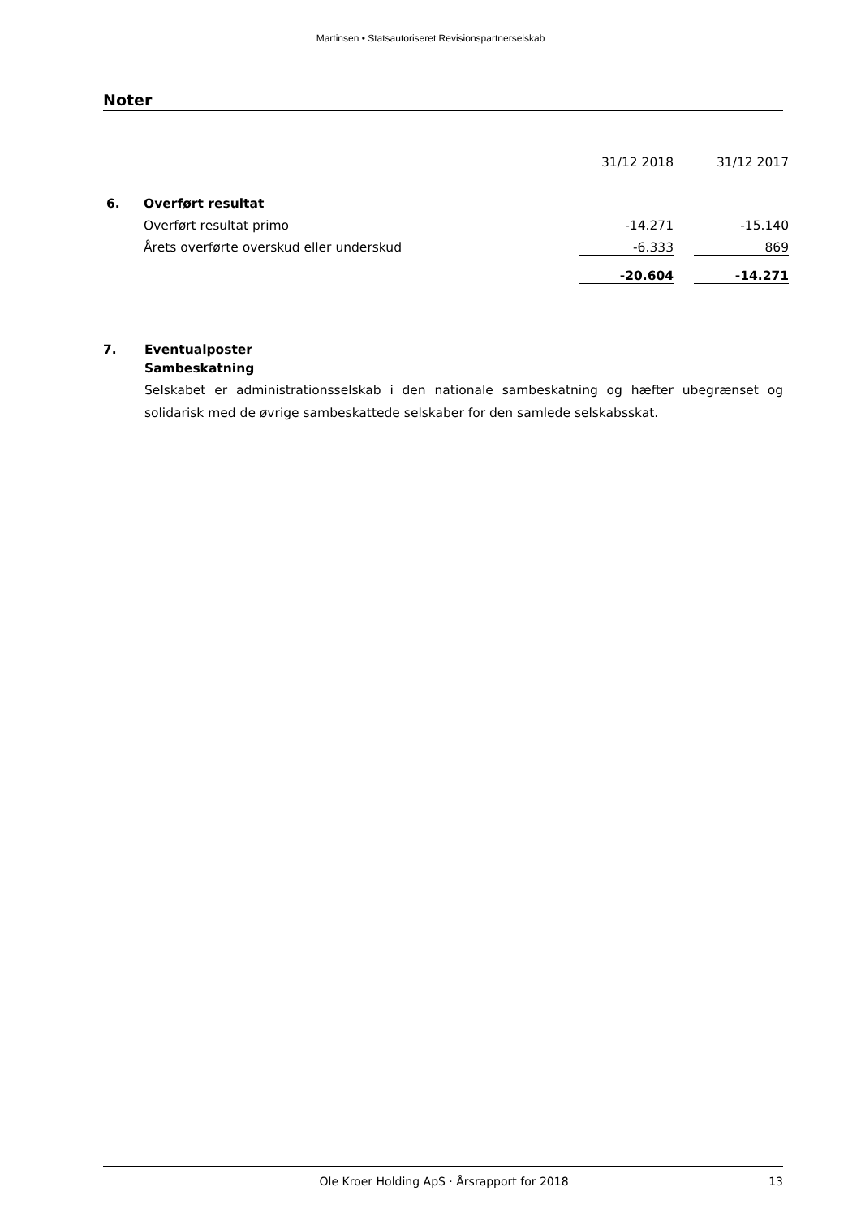Martinsen • Statsautoriseret Revisionspartnerselskab
Noter
| | | 31/12 2018 | | 31/12 2017 |
| 6. | Overført resultat | | | |
| | Overført resultat primo | -14.271 | | -15.140 |
| | Årets overførte overskud eller underskud | -6.333 | | 869 |
| | | -20.604 | | -14.271 |
7. Eventualposter
Sambeskatning
Selskabet er administrationsselskab i den nationale sambeskatning og hæfter ubegrænset og solidarisk med de øvrige sambeskattede selskaber for den samlede selskabsskat.
Ole Kroer Holding ApS · Årsrapport for 2018 13